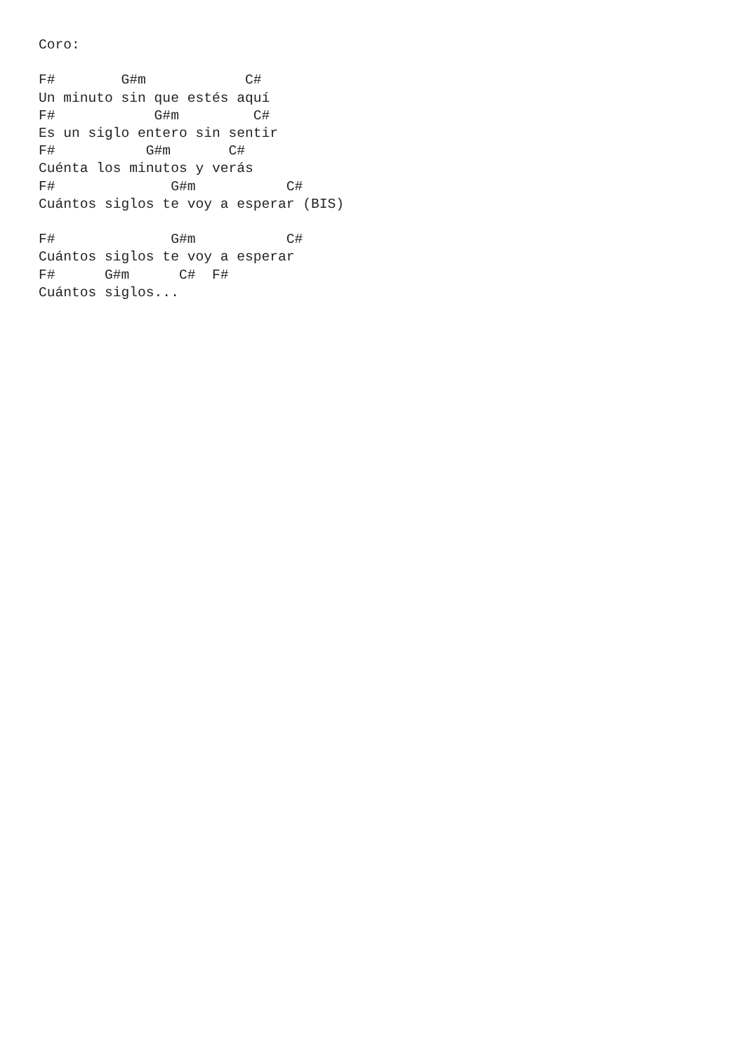Coro:

F#        G#m            C#
Un minuto sin que estés aquí
F#            G#m         C#
Es un siglo entero sin sentir
F#           G#m       C#
Cuénta los minutos y verás
F#              G#m           C#
Cuántos siglos te voy a esperar (BIS)

F#              G#m           C#
Cuántos siglos te voy a esperar
F#      G#m      C#  F#
Cuántos siglos...